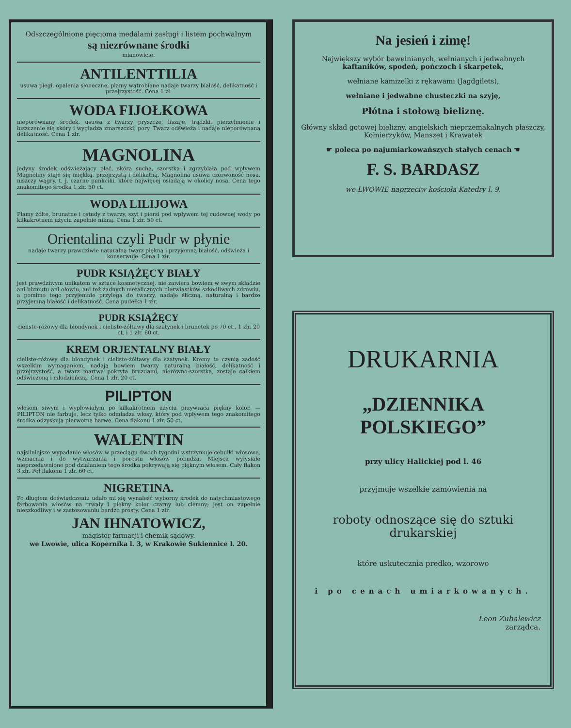Odszczególnione pięcioma medalami zasługi i listem pochwalnym
są niezrównane środki
mianowicie:
ANTILENTTILIA
usuwa piegi, opalenia słoneczne, plamy wątrobiane nadaje twarzy białość, delikatność i przejrzystość. Cena 1 zł.
WODA FIJOŁKOWA
nieporównany środek, usuwa z twarzy pryszcze, liszaje, trądzki, pierzchnienie i łuszczenie się skóry i wygładza zmarszczki, pory. Twarz odświeża i nadaje nieporównaną delikatność. Cena 1 złr.
MAGNOLINA
jedyny środek odświeżający płeć, skóra sucha, szorstka i zgrzybiała pod wpływem Magnoliny staje się miękką, przejrzystą i delikatną. Magnolina usuwa czerwoność nosa, niszczy wągry. t. j. czarne punkciki, które najwięcej osiadają w okolicy nosa. Cena tego znakomitego środka 1 złr. 50 ct.
WODA LILIJOWA
Plamy żółte, brunatne i ostudy z twarzy, szyi i piersi pod wpływem tej cudownej wody po kilkakrotnem użyciu zupełnie nikną. Cena 1 złr. 50 ct.
Orientalina czyli Pudr w płynie
nadaje twarzy prawdziwie naturalną twarz piękną i przyjemną białość, odświeża i konserwuje. Cena 1 złr.
PUDR KSIĄŻĘCY BIAŁY
jest prawdziwym unikatem w sztuce kosmetycznej, nie zawiera bowiem w swym składzie ani bizmutu ani ołowiu, ani też żadnych metalicznych pierwiastków szkodliwych zdrowiu, a pomimo tego przyjemnie przylega do twarzy, nadaje śliczną, naturalną i bardzo przyjemną białość i delikatność. Cena pudełka 1 złr.
PUDR KSIĄŻĘCY
cieliste-różowy dla blondynek i cieliste-żółtawy dla szatynek i brunetek po 70 ct., 1 złr. 20 ct. i 1 złr. 60 ct.
KREM ORJENTALNY BIAŁY
cieliste-różowy dla blondynek i cieliste-żółtawy dla szatynek. Kremy te czynią zadość wszelkim wymaganiom, nadają bowiem twarzy naturalną białość, delikatność i przejrzystość, a twarz martwa pokryta bruzdami, nierówno-szorstka, zostaje całkiem odświeżoną i młodzieńczą. Cena 1 złr. 20 ct.
PILIPTON
włosom siwym i wypłowiałym po kilkakrotnem użyciu przywraca piękny kolor. — PILIPTON nie farbuje, lecz tylko odmładza włosy, który pod wpływem tego znakomitego środka odzyskują pierwotną barwę. Cena flakonu 1 złr. 50 ct.
WALENTIN
najsilniejsze wypadanie włosów w przeciągu dwóch tygodni wstrzymuje cebulki włosowe, wzmacnia i do wytwarzania i porostu włosów pobudza. Miejsca wyłysiałe nieprzedawnione pod działaniem tego środka pokrywają się pięknym włosem. Cały flakon 3 złr. Pół flakonu 1 złr. 60 ct.
NIGRETINA.
Po długiem doświadczeniu udało mi się wynaleść wyborny środek do natychmiastowego farbowania włosów na trwały i piękny kolor czarny lub ciemny; jest on zupełnie nieszkodliwy i w zastosowaniu bardzo prosty. Cena 1 złr.
JAN IHNATOWICZ,
magister farmacji i chemik sądowy.
we Lwowie, ulica Kopernika l. 3, w Krakowie Sukiennice l. 20.
Na jesień i zimę!
Największy wybór bawełnianych, wełnianych i jedwabnych kaftaników, spodeń, pończoch i skarpetek,
wełniane kamizelki z rękawami (Jagdgilets),
wełniane i jedwabne chusteczki na szyję,
Płótna i stołową bieliznę.
Główny skład gotowej bielizny, angielskich nieprzemakalnych płaszczy, Kołnierzyków, Manszet i Krawatek
☛ poleca po najumiarkowańszych stałych cenach ☚
F. S. BARDASZ
we LWOWIE naprzeciw kościoła Katedry l. 9.
DRUKARNIA
„DZIENNIKA POLSKIEGO”
przy ulicy Halickiej pod l. 46
przyjmuje wszelkie zamówienia na
roboty odnoszące się do sztuki drukarskiej
które uskutecznia prędko, wzorowo
i po cenach umiarkowanych.
Leon Zubalewicz
zarządca.